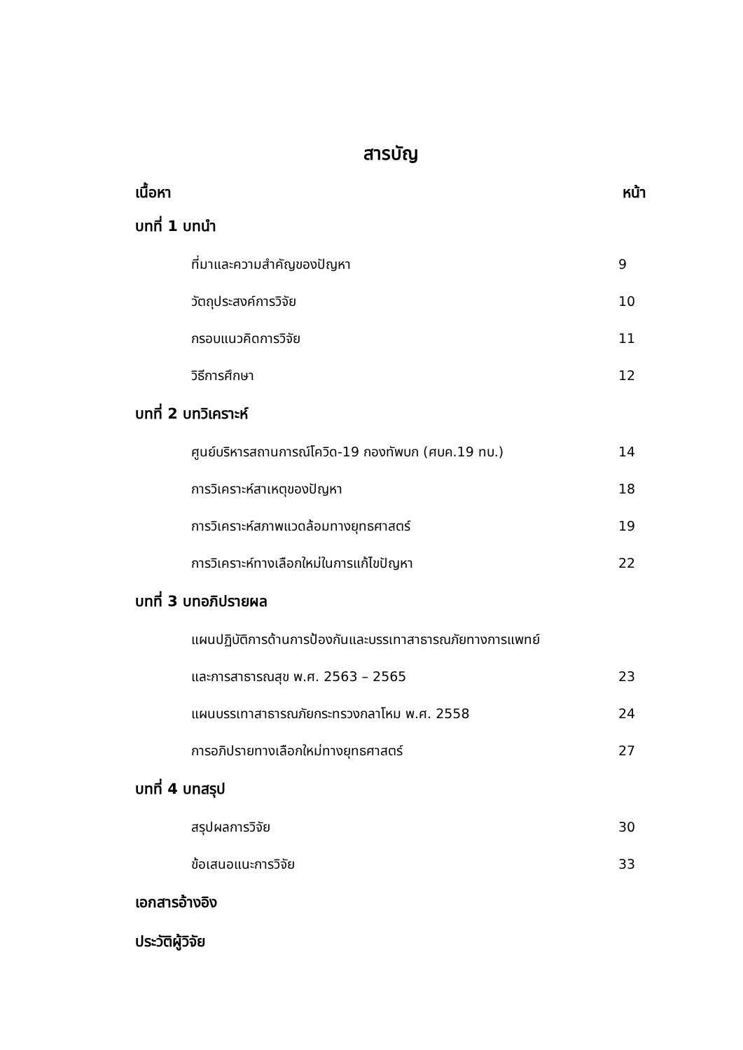สารบัญ
เนื้อหา หน้า
บทที่ 1 บทนำ
ที่มาและความสำคัญของปัญหา 9
วัตถุประสงค์การวิจัย 10
กรอบแนวคิดการวิจัย 11
วิธีการศึกษา 12
บทที่ 2 บทวิเคราะห์
ศูนย์บริหารสถานการณ์โควิด-19 กองทัพบก (ศบค.19 ทบ.) 14
การวิเคราะห์สาเหตุของปัญหา 18
การวิเคราะห์สภาพแวดล้อมทางยุทธศาสตร์ 19
การวิเคราะห์ทางเลือกใหม่ในการแก้ไขปัญหา 22
บทที่ 3 บทอภิปรายผล
แผนปฏิบัติการด้านการป้องกันและบรรเทาสาธารณภัยทางการแพทย์
และการสาธารณสุข พ.ศ. 2563 – 2565 23
แผนบรรเทาสาธารณภัยกระทรวงกลาโหม พ.ศ. 2558 24
การอภิปรายทางเลือกใหม่ทางยุทธศาสตร์ 27
บทที่ 4 บทสรุป
สรุปผลการวิจัย 30
ข้อเสนอแนะการวิจัย 33
เอกสารอ้างอิง
ประวัติผู้วิจัย